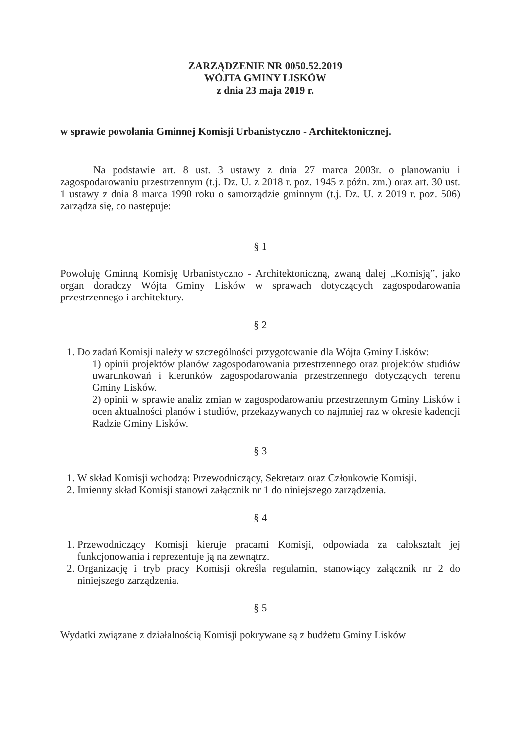ZARZĄDZENIE NR 0050.52.2019
WÓJTA GMINY LISKÓW
z dnia 23 maja 2019 r.
w sprawie powołania Gminnej Komisji Urbanistyczno - Architektonicznej.
Na podstawie art. 8 ust. 3 ustawy z dnia 27 marca 2003r. o planowaniu i zagospodarowaniu przestrzennym (t.j. Dz. U. z 2018 r. poz. 1945 z późn. zm.) oraz art. 30 ust. 1 ustawy z dnia 8 marca 1990 roku o samorządzie gminnym (t.j. Dz. U. z 2019 r. poz. 506) zarządza się, co następuje:
§ 1
Powołuję Gminną Komisję Urbanistyczno - Architektoniczną, zwaną dalej „Komisją”, jako organ doradczy Wójta Gminy Lisków w sprawach dotyczących zagospodarowania przestrzennego i architektury.
§ 2
1. Do zadań Komisji należy w szczególności przygotowanie dla Wójta Gminy Lisków:
1) opinii projektów planów zagospodarowania przestrzennego oraz projektów studiów uwarunkowań i kierunków zagospodarowania przestrzennego dotyczących terenu Gminy Lisków.
2) opinii w sprawie analiz zmian w zagospodarowaniu przestrzennym Gminy Lisków i ocen aktualności planów i studiów, przekazywanych co najmniej raz w okresie kadencji Radzie Gminy Lisków.
§ 3
1. W skład Komisji wchodzą: Przewodniczący, Sekretarz oraz Członkowie Komisji.
2. Imienny skład Komisji stanowi załącznik nr 1 do niniejszego zarządzenia.
§ 4
1. Przewodniczący Komisji kieruje pracami Komisji, odpowiada za całokształt jej funkcjonowania i reprezentuje ją na zewnątrz.
2. Organizację i tryb pracy Komisji określa regulamin, stanowiący załącznik nr 2 do niniejszego zarządzenia.
§ 5
Wydatki związane z działalnością Komisji pokrywane są z budżetu Gminy Lisków